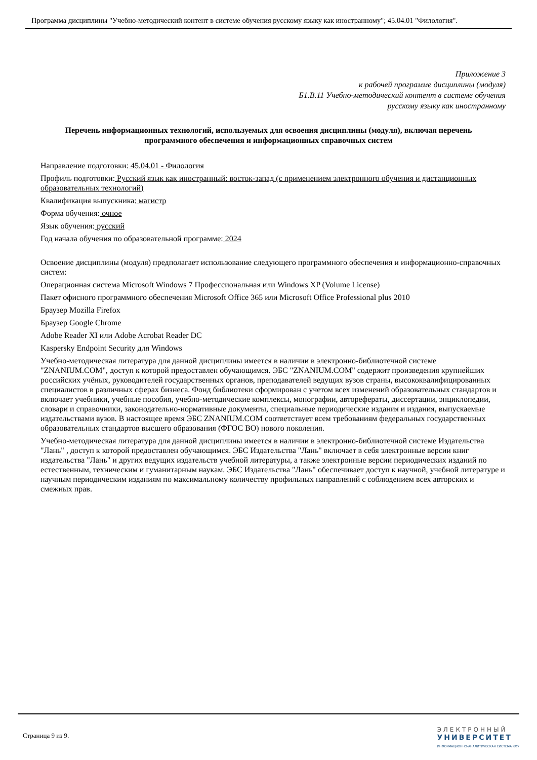Программа дисциплины "Учебно-методический контент в системе обучения русскому языку как иностранному"; 45.04.01 "Филология".
Приложение 3
к рабочей программе дисциплины (модуля)
Б1.В.11 Учебно-методический контент в системе обучения
русскому языку как иностранному
Перечень информационных технологий, используемых для освоения дисциплины (модуля), включая перечень программного обеспечения и информационных справочных систем
Направление подготовки: 45.04.01 - Филология
Профиль подготовки: Русский язык как иностранный: восток-запад (с применением электронного обучения и дистанционных образовательных технологий)
Квалификация выпускника: магистр
Форма обучения: очное
Язык обучения: русский
Год начала обучения по образовательной программе: 2024
Освоение дисциплины (модуля) предполагает использование следующего программного обеспечения и информационно-справочных систем:
Операционная система Microsoft Windows 7 Профессиональная или Windows XP (Volume License)
Пакет офисного программного обеспечения Microsoft Office 365 или Microsoft Office Professional plus 2010
Браузер Mozilla Firefox
Браузер Google Chrome
Adobe Reader XI или Adobe Acrobat Reader DC
Kaspersky Endpoint Security для Windows
Учебно-методическая литература для данной дисциплины имеется в наличии в электронно-библиотечной системе "ZNANIUM.COM", доступ к которой предоставлен обучающимся. ЭБС "ZNANIUM.COM" содержит произведения крупнейших российских учёных, руководителей государственных органов, преподавателей ведущих вузов страны, высококвалифицированных специалистов в различных сферах бизнеса. Фонд библиотеки сформирован с учетом всех изменений образовательных стандартов и включает учебники, учебные пособия, учебно-методические комплексы, монографии, авторефераты, диссертации, энциклопедии, словари и справочники, законодательно-нормативные документы, специальные периодические издания и издания, выпускаемые издательствами вузов. В настоящее время ЭБС ZNANIUM.COM соответствует всем требованиям федеральных государственных образовательных стандартов высшего образования (ФГОС ВО) нового поколения.
Учебно-методическая литература для данной дисциплины имеется в наличии в электронно-библиотечной системе Издательства "Лань" , доступ к которой предоставлен обучающимся. ЭБС Издательства "Лань" включает в себя электронные версии книг издательства "Лань" и других ведущих издательств учебной литературы, а также электронные версии периодических изданий по естественным, техническим и гуманитарным наукам. ЭБС Издательства "Лань" обеспечивает доступ к научной, учебной литературе и научным периодическим изданиям по максимальному количеству профильных направлений с соблюдением всех авторских и смежных прав.
Страница 9 из 9.
ЭЛЕКТРОННЫЙ
УНИВЕРСИТЕТ
ИНФОРМАЦИОННО-АНАЛИТИЧЕСКАЯ СИСТЕМА КФУ